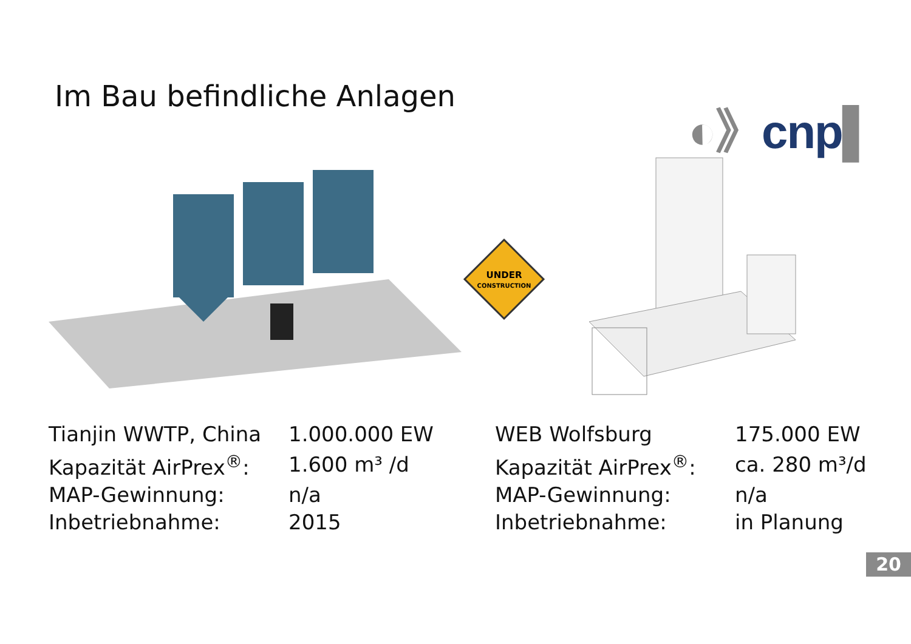Im Bau befindliche Anlagen
◐》cnp▌
UNDER
CONSTRUCTION
| Tianjin WWTP, China | 1.000.000 EW |
| Kapazität AirPrex<sup>®</sup>: | 1.600 m³ /d |
| MAP-Gewinnung: | n/a |
| Inbetriebnahme: | 2015 |
| WEB Wolfsburg | 175.000 EW |
| Kapazität AirPrex<sup>®</sup>: | ca. 280 m³/d |
| MAP-Gewinnung: | n/a |
| Inbetriebnahme: | in Planung |
20